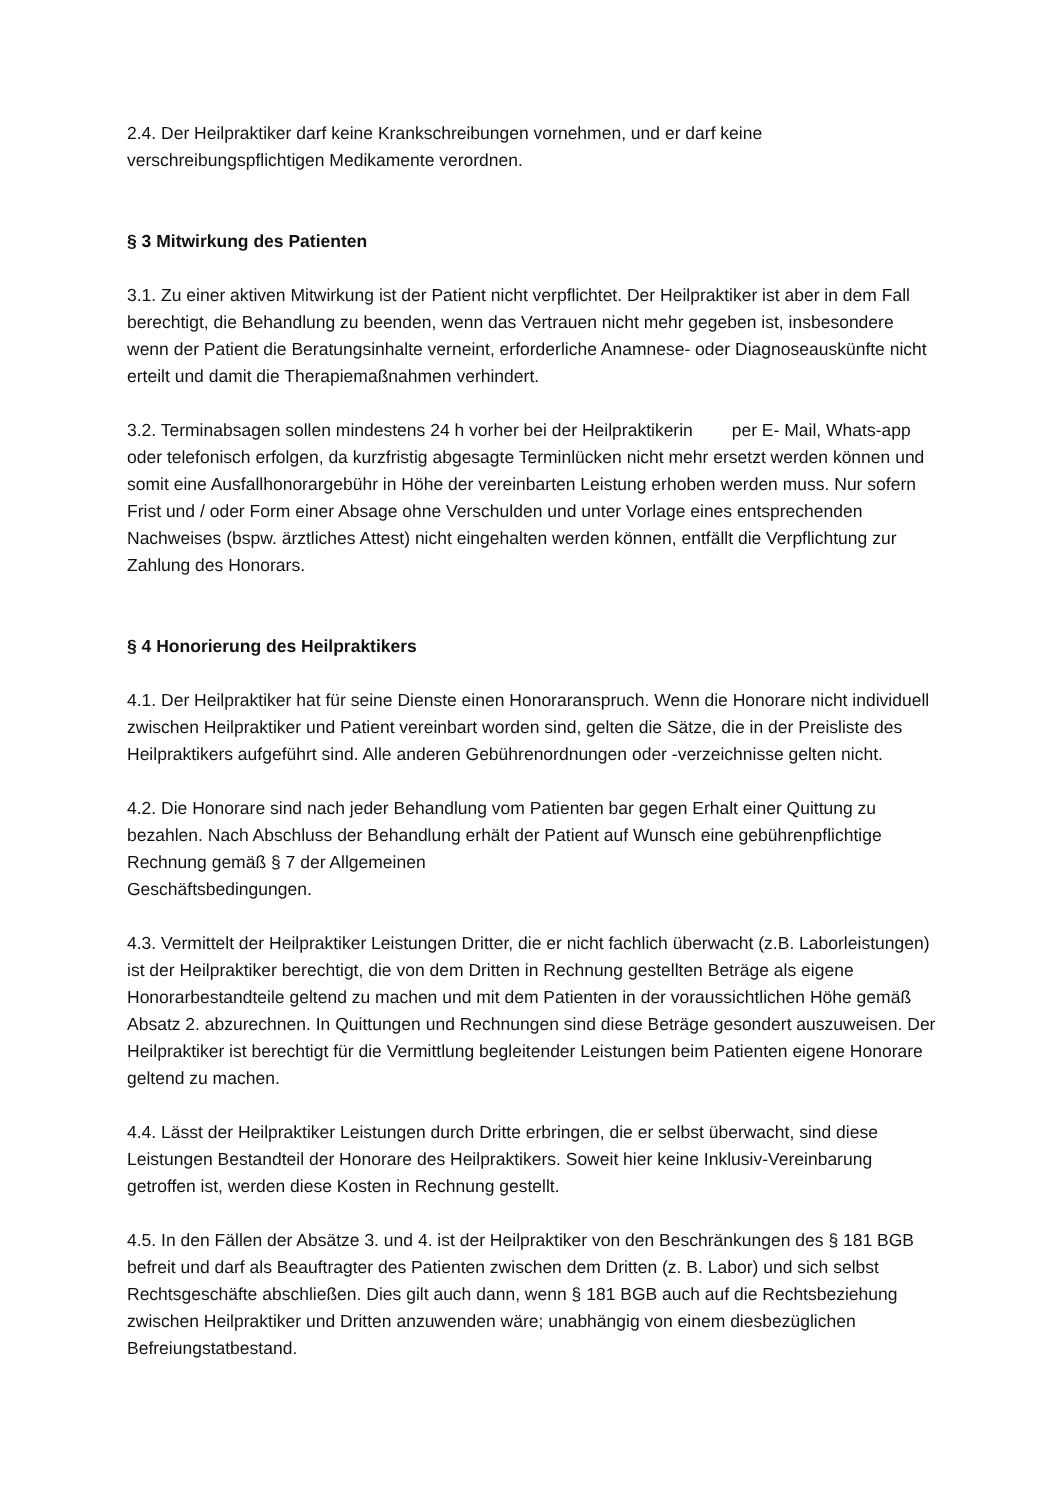2.4. Der Heilpraktiker darf keine Krankschreibungen vornehmen, und er darf keine verschreibungspflichtigen Medikamente verordnen.
§ 3 Mitwirkung des Patienten
3.1. Zu einer aktiven Mitwirkung ist der Patient nicht verpflichtet. Der Heilpraktiker ist aber in dem Fall berechtigt, die Behandlung zu beenden, wenn das Vertrauen nicht mehr gegeben ist, insbesondere wenn der Patient die Beratungsinhalte verneint, erforderliche Anamnese- oder Diagnoseauskünfte nicht erteilt und damit die Therapiemaßnahmen verhindert.
3.2. Terminabsagen sollen mindestens 24 h vorher bei der Heilpraktikerin per E- Mail, Whats-app oder telefonisch erfolgen, da kurzfristig abgesagte Terminlücken nicht mehr ersetzt werden können und somit eine Ausfallhonorargebühr in Höhe der vereinbarten Leistung erhoben werden muss. Nur sofern Frist und / oder Form einer Absage ohne Verschulden und unter Vorlage eines entsprechenden Nachweises (bspw. ärztliches Attest) nicht eingehalten werden können, entfällt die Verpflichtung zur Zahlung des Honorars.
§ 4 Honorierung des Heilpraktikers
4.1. Der Heilpraktiker hat für seine Dienste einen Honoraranspruch. Wenn die Honorare nicht individuell zwischen Heilpraktiker und Patient vereinbart worden sind, gelten die Sätze, die in der Preisliste des Heilpraktikers aufgeführt sind. Alle anderen Gebührenordnungen oder -verzeichnisse gelten nicht.
4.2. Die Honorare sind nach jeder Behandlung vom Patienten bar gegen Erhalt einer Quittung zu bezahlen. Nach Abschluss der Behandlung erhält der Patient auf Wunsch eine gebührenpflichtige Rechnung gemäß § 7 der Allgemeinen
Geschäftsbedingungen.
4.3. Vermittelt der Heilpraktiker Leistungen Dritter, die er nicht fachlich überwacht (z.B. Laborleistungen) ist der Heilpraktiker berechtigt, die von dem Dritten in Rechnung gestellten Beträge als eigene Honorarbestandteile geltend zu machen und mit dem Patienten in der voraussichtlichen Höhe gemäß Absatz 2. abzurechnen. In Quittungen und Rechnungen sind diese Beträge gesondert auszuweisen. Der Heilpraktiker ist berechtigt für die Vermittlung begleitender Leistungen beim Patienten eigene Honorare geltend zu machen.
4.4. Lässt der Heilpraktiker Leistungen durch Dritte erbringen, die er selbst überwacht, sind diese Leistungen Bestandteil der Honorare des Heilpraktikers. Soweit hier keine Inklusiv-Vereinbarung getroffen ist, werden diese Kosten in Rechnung gestellt.
4.5. In den Fällen der Absätze 3. und 4. ist der Heilpraktiker von den Beschränkungen des § 181 BGB befreit und darf als Beauftragter des Patienten zwischen dem Dritten (z. B. Labor) und sich selbst Rechtsgeschäfte abschließen. Dies gilt auch dann, wenn § 181 BGB auch auf die Rechtsbeziehung zwischen Heilpraktiker und Dritten anzuwenden wäre; unabhängig von einem diesbezüglichen Befreiungstatbestand.